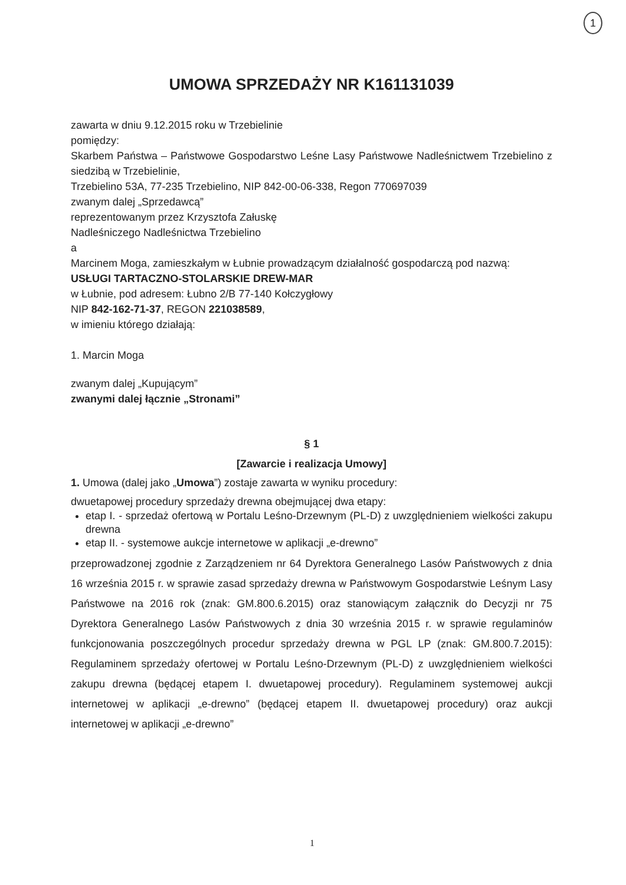1
UMOWA SPRZEDAŻY NR K161131039
zawarta w dniu 9.12.2015 roku w Trzebielinie
pomiędzy:
Skarbem Państwa – Państwowe Gospodarstwo Leśne Lasy Państwowe Nadleśnictwem Trzebielino z siedzibą w Trzebielinie,
Trzebielino 53A, 77-235 Trzebielino, NIP 842-00-06-338, Regon 770697039
zwanym dalej „Sprzedawcą”
reprezentowanym przez Krzysztofa Załuskę
Nadleśniczego Nadleśnictwa Trzebielino
a
Marcinem Moga, zamieszkałym w Łubnie prowadzącym działalność gospodarczą pod nazwą:
USŁUGI TARTACZNO-STOLARSKIE DREW-MAR
w Łubnie, pod adresem: Łubno 2/B 77-140 Kołczygłowy
NIP 842-162-71-37, REGON 221038589,
w imieniu którego działają:
1. Marcin Moga
zwanym dalej „Kupującym”
zwanymi dalej łącznie „Stronami”
§ 1
[Zawarcie i realizacja Umowy]
1. Umowa (dalej jako „Umowa”) zostaje zawarta w wyniku procedury:
dwuetapowej procedury sprzedaży drewna obejmującej dwa etapy:
etap I. - sprzedaż ofertową w Portalu Leśno-Drzewnym (PL-D) z uwzględnieniem wielkości zakupu drewna
etap II. - systemowe aukcje internetowe w aplikacji „e-drewno”
przeprowadzonej zgodnie z Zarządzeniem nr 64 Dyrektora Generalnego Lasów Państwowych z dnia 16 września 2015 r. w sprawie zasad sprzedaży drewna w Państwowym Gospodarstwie Leśnym Lasy Państwowe na 2016 rok (znak: GM.800.6.2015) oraz stanowiącym załącznik do Decyzji nr 75 Dyrektora Generalnego Lasów Państwowych z dnia 30 września 2015 r. w sprawie regulaminów funkcjonowania poszczególnych procedur sprzedaży drewna w PGL LP (znak: GM.800.7.2015): Regulaminem sprzedaży ofertowej w Portalu Leśno-Drzewnym (PL-D) z uwzględnieniem wielkości zakupu drewna (będącej etapem I. dwuetapowej procedury). Regulaminem systemowej aukcji internetowej w aplikacji „e-drewno” (będącej etapem II. dwuetapowej procedury) oraz aukcji internetowej w aplikacji „e-drewno”
1